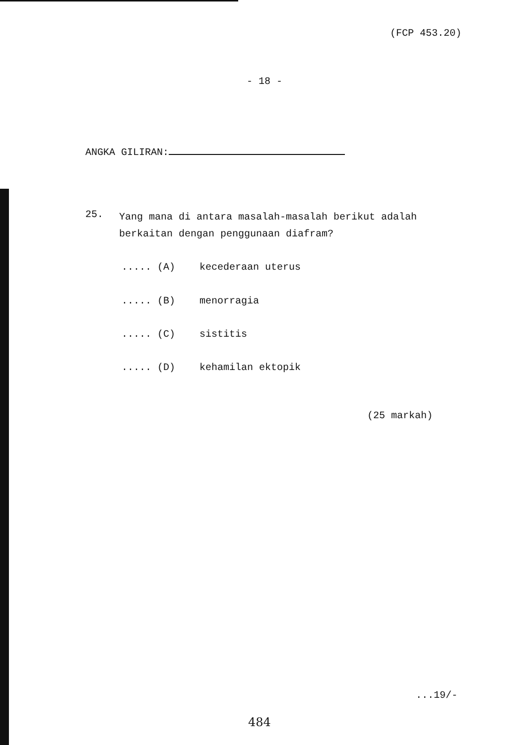(FCP 453.20)
- 18 -
ANGKA GILIRAN:
25. Yang mana di antara masalah-masalah berikut adalah berkaitan dengan penggunaan diafram?
..... (A) kecederaan uterus
..... (B) menorragia
..... (C) sistitis
..... (D) kehamilan ektopik
(25 markah)
...19/-
484